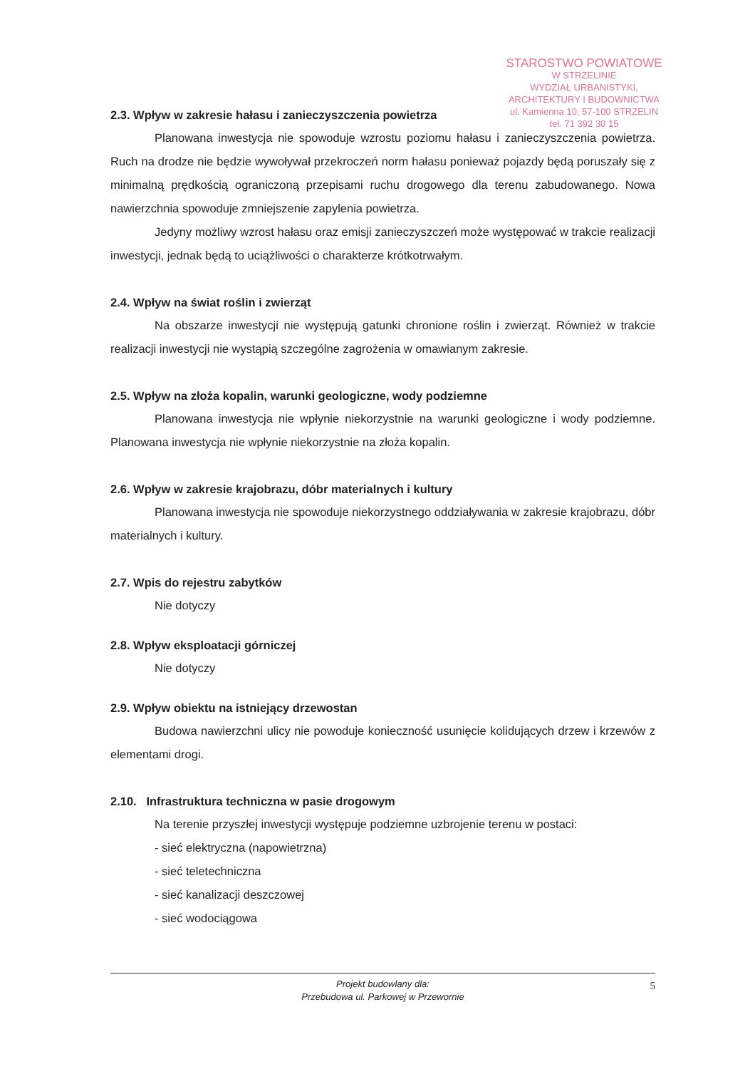STAROSTWO POWIATOWE
W STRZELINIE
WYDZIAŁ URBANISTYKI,
ARCHITEKTURY I BUDOWNICTWA
ul. Kamienna 10, 57-100 STRZELIN
tel. 71 392 30 15
2.3. Wpływ w zakresie hałasu i zanieczyszczenia powietrza
Planowana inwestycja nie spowoduje wzrostu poziomu hałasu i zanieczyszczenia powietrza. Ruch na drodze nie będzie wywoływał przekroczeń norm hałasu ponieważ pojazdy będą poruszały się z minimalną prędkością ograniczoną przepisami ruchu drogowego dla terenu zabudowanego. Nowa nawierzchnia spowoduje zmniejszenie zapylenia powietrza.
Jedyny możliwy wzrost hałasu oraz emisji zanieczyszczeń może występować w trakcie realizacji inwestycji, jednak będą to uciążliwości o charakterze krótkotrwałym.
2.4. Wpływ na świat roślin i zwierząt
Na obszarze inwestycji nie występują gatunki chronione roślin i zwierząt. Również w trakcie realizacji inwestycji nie wystąpią szczególne zagrożenia w omawianym zakresie.
2.5. Wpływ na złoża kopalin, warunki geologiczne, wody podziemne
Planowana inwestycja nie wpłynie niekorzystnie na warunki geologiczne i wody podziemne. Planowana inwestycja nie wpłynie niekorzystnie na złoża kopalin.
2.6. Wpływ w zakresie krajobrazu, dóbr materialnych i kultury
Planowana inwestycja nie spowoduje niekorzystnego oddziaływania w zakresie krajobrazu, dóbr materialnych i kultury.
2.7. Wpis do rejestru zabytków
Nie dotyczy
2.8. Wpływ eksploatacji górniczej
Nie dotyczy
2.9. Wpływ obiektu na istniejący drzewostan
Budowa nawierzchni ulicy nie powoduje konieczność usunięcie kolidujących drzew i krzewów z elementami drogi.
2.10. Infrastruktura techniczna w pasie drogowym
Na terenie przyszłej inwestycji występuje podziemne uzbrojenie terenu w postaci:
- sieć elektryczna (napowietrzna)
- sieć teletechniczna
- sieć kanalizacji deszczowej
- sieć wodociągowa
Projekt budowlany dla:
Przebudowa ul. Parkowej w Przewornie
5